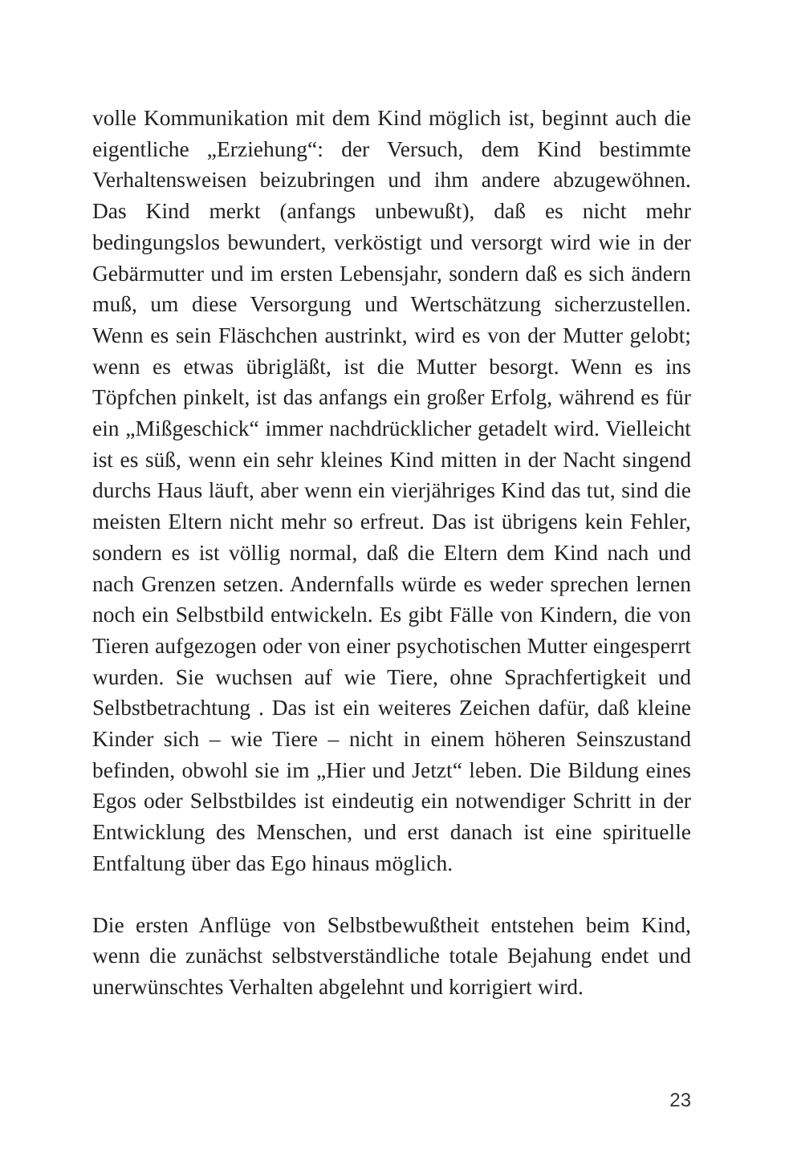volle Kommunikation mit dem Kind möglich ist, beginnt auch die eigentliche „Erziehung“: der Versuch, dem Kind bestimmte Verhaltensweisen beizubringen und ihm andere abzugewöhnen. Das Kind merkt (anfangs unbewußt), daß es nicht mehr bedingungslos bewundert, verköstigt und versorgt wird wie in der Gebärmutter und im ersten Lebensjahr, sondern daß es sich ändern muß, um diese Versorgung und Wertschätzung sicherzustellen. Wenn es sein Fläschchen austrinkt, wird es von der Mutter gelobt; wenn es etwas übrigläßt, ist die Mutter besorgt. Wenn es ins Töpfchen pinkelt, ist das anfangs ein großer Erfolg, während es für ein „Mißgeschick“ immer nachdrücklicher getadelt wird. Vielleicht ist es süß, wenn ein sehr kleines Kind mitten in der Nacht singend durchs Haus läuft, aber wenn ein vierjähriges Kind das tut, sind die meisten Eltern nicht mehr so erfreut. Das ist übrigens kein Fehler, sondern es ist völlig normal, daß die Eltern dem Kind nach und nach Grenzen setzen. Andernfalls würde es weder sprechen lernen noch ein Selbstbild entwickeln. Es gibt Fälle von Kindern, die von Tieren aufgezogen oder von einer psychotischen Mutter eingesperrt wurden. Sie wuchsen auf wie Tiere, ohne Sprachfertigkeit und Selbstbetrachtung . Das ist ein weiteres Zeichen dafür, daß kleine Kinder sich – wie Tiere – nicht in einem höheren Seinszustand befinden, obwohl sie im „Hier und Jetzt“ leben. Die Bildung eines Egos oder Selbstbildes ist eindeutig ein notwendiger Schritt in der Entwicklung des Menschen, und erst danach ist eine spirituelle Entfaltung über das Ego hinaus möglich.
Die ersten Anflüge von Selbstbewußtheit entstehen beim Kind, wenn die zunächst selbstverständliche totale Bejahung endet und unerwünschtes Verhalten abgelehnt und korrigiert wird.
23